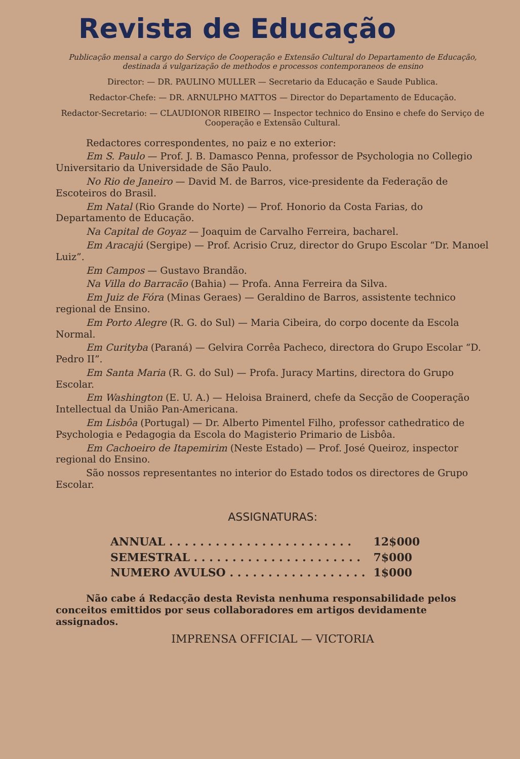Revista de Educação
Publicação mensal a cargo do Serviço de Cooperação e Extensão Cultural do Departamento de Educação, destinada á vulgarização de methodos e processos contemporaneos de ensino
Director: — DR. PAULINO MULLER — Secretario da Educação e Saude Publica.
Redactor-Chefe: — DR. ARNULPHO MATTOS — Director do Departamento de Educação.
Redactor-Secretario: — CLAUDIONOR RIBEIRO — Inspector technico do Ensino e chefe do Serviço de Cooperação e Extensão Cultural.
Redactores correspondentes, no paiz e no exterior:
Em S. Paulo — Prof. J. B. Damasco Penna, professor de Psychologia no Collegio Universitario da Universidade de São Paulo.
No Rio de Janeiro — David M. de Barros, vice-presidente da Federação de Escoteiros do Brasil.
Em Natal (Rio Grande do Norte) — Prof. Honorio da Costa Farias, do Departamento de Educação.
Na Capital de Goyaz — Joaquim de Carvalho Ferreira, bacharel.
Em Aracajú (Sergipe) — Prof. Acrisio Cruz, director do Grupo Escolar “Dr. Manoel Luiz”.
Em Campos — Gustavo Brandão.
Na Villa do Barracão (Bahia) — Profa. Anna Ferreira da Silva.
Em Juiz de Fóra (Minas Geraes) — Geraldino de Barros, assistente technico regional de Ensino.
Em Porto Alegre (R. G. do Sul) — Maria Cibeira, do corpo docente da Escola Normal.
Em Curityba (Paraná) — Gelvira Corrêa Pacheco, directora do Grupo Escolar “D. Pedro II”.
Em Santa Maria (R. G. do Sul) — Profa. Juracy Martins, directora do Grupo Escolar.
Em Washington (E. U. A.) — Heloisa Brainerd, chefe da Secção de Cooperação Intellectual da União Pan-Americana.
Em Lisbôa (Portugal) — Dr. Alberto Pimentel Filho, professor cathedratico de Psychologia e Pedagogia da Escola do Magisterio Primario de Lisbôa.
Em Cachoeiro de Itapemirim (Neste Estado) — Prof. José Queiroz, inspector regional do Ensino.
São nossos representantes no interior do Estado todos os directores de Grupo Escolar.
ASSIGNATURAS:
| ANNUAL . . . . . . . . . . . . . . . . . . . . . . . . | 12$000 |
| SEMESTRAL . . . . . . . . . . . . . . . . . . . . . . | 7$000 |
| NUMERO AVULSO . . . . . . . . . . . . . . . . . . | 1$000 |
Não cabe á Redacção desta Revista nenhuma responsabilidade pelos conceitos emittidos por seus collaboradores em artigos devidamente assignados.
IMPRENSA OFFICIAL — VICTORIA